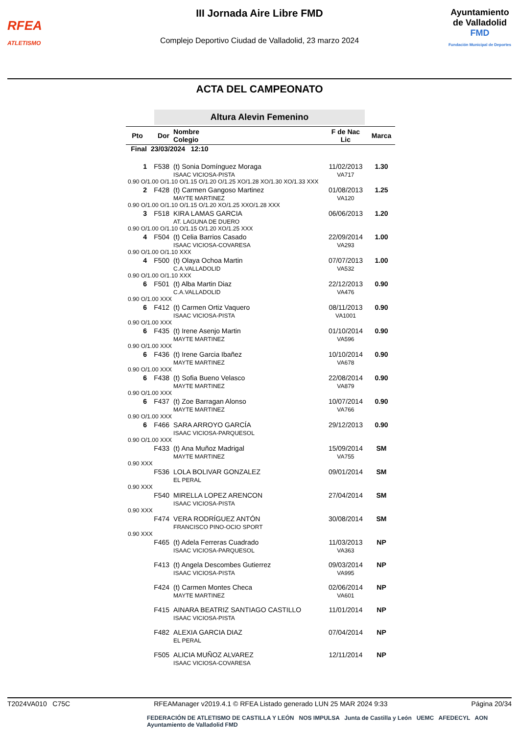RFEA
ATLETISMO
III Jornada Aire Libre FMD
Complejo Deportivo Ciudad de Valladolid, 23 marzo 2024
Ayuntamiento
de Valladolid
FMD
Fundación Municipal de Deportes
ACTA DEL CAMPEONATO
Altura Alevin Femenino
| Pto | Dor | Nombre Colegio | F de Nac Lic | Marca |
| --- | --- | --- | --- | --- |
| Final | 23/03/2024 12:10 | | | |
| 1 | F538 | (t) Sonia Domínguez Moraga ISAAC VICIOSA-PISTA | 11/02/2013 VA717 | 1.30 |
| 0.90 O/1.00 O/1.10 O/1.15 O/1.20 O/1.25 XO/1.28 XO/1.30 XO/1.33 XXX | | | | |
| 2 | F428 | (t) Carmen Gangoso Martinez MAYTE MARTINEZ | 01/08/2013 VA120 | 1.25 |
| 0.90 O/1.00 O/1.10 O/1.15 O/1.20 XO/1.25 XXO/1.28 XXX | | | | |
| 3 | F518 | KIRA LAMAS GARCIA AT. LAGUNA DE DUERO | 06/06/2013 | 1.20 |
| 0.90 O/1.00 O/1.10 O/1.15 O/1.20 XO/1.25 XXX | | | | |
| 4 | F504 | (t) Celia Barrios Casado ISAAC VICIOSA-COVARESA | 22/09/2014 VA293 | 1.00 |
| 0.90 O/1.00 O/1.10 XXX | | | | |
| 4 | F500 | (t) Olaya Ochoa Martin C.A.VALLADOLID | 07/07/2013 VA532 | 1.00 |
| 0.90 O/1.00 O/1.10 XXX | | | | |
| 6 | F501 | (t) Alba Martin Diaz C.A.VALLADOLID | 22/12/2013 VA476 | 0.90 |
| 0.90 O/1.00 XXX | | | | |
| 6 | F412 | (t) Carmen Ortiz Vaquero ISAAC VICIOSA-PISTA | 08/11/2013 VA1001 | 0.90 |
| 0.90 O/1.00 XXX | | | | |
| 6 | F435 | (t) Irene Asenjo Martin MAYTE MARTINEZ | 01/10/2014 VA596 | 0.90 |
| 0.90 O/1.00 XXX | | | | |
| 6 | F436 | (t) Irene Garcia Ibañez MAYTE MARTINEZ | 10/10/2014 VA678 | 0.90 |
| 0.90 O/1.00 XXX | | | | |
| 6 | F438 | (t) Sofia Bueno Velasco MAYTE MARTINEZ | 22/08/2014 VA879 | 0.90 |
| 0.90 O/1.00 XXX | | | | |
| 6 | F437 | (t) Zoe Barragan Alonso MAYTE MARTINEZ | 10/07/2014 VA766 | 0.90 |
| 0.90 O/1.00 XXX | | | | |
| 6 | F466 | SARA ARROYO GARCÍA ISAAC VICIOSA-PARQUESOL | 29/12/2013 | 0.90 |
| 0.90 O/1.00 XXX | | | | |
| | F433 | (t) Ana Muñoz Madrigal MAYTE MARTINEZ | 15/09/2014 VA755 | SM |
| 0.90 XXX | | | | |
| | F536 | LOLA BOLIVAR GONZALEZ EL PERAL | 09/01/2014 | SM |
| 0.90 XXX | | | | |
| | F540 | MIRELLA LOPEZ ARENCON ISAAC VICIOSA-PISTA | 27/04/2014 | SM |
| 0.90 XXX | | | | |
| | F474 | VERA RODRÍGUEZ ANTÓN FRANCISCO PINO-OCIO SPORT | 30/08/2014 | SM |
| 0.90 XXX | | | | |
| | F465 | (t) Adela Ferreras Cuadrado ISAAC VICIOSA-PARQUESOL | 11/03/2013 VA363 | NP |
| | F413 | (t) Angela Descombes Gutierrez ISAAC VICIOSA-PISTA | 09/03/2014 VA995 | NP |
| | F424 | (t) Carmen Montes Checa MAYTE MARTINEZ | 02/06/2014 VA601 | NP |
| | F415 | AINARA BEATRIZ SANTIAGO CASTILLO ISAAC VICIOSA-PISTA | 11/01/2014 | NP |
| | F482 | ALEXIA GARCIA DIAZ EL PERAL | 07/04/2014 | NP |
| | F505 | ALICIA MUÑOZ ALVAREZ ISAAC VICIOSA-COVARESA | 12/11/2014 | NP |
T2024VA010 C75C RFEAManager v2019.4.1 © RFEA Listado generado LUN 25 MAR 2024 9:33 Página 20/34
FEDERACIÓN DE ATLETISMO DE CASTILLA Y LEÓN NOS IMPULSA Junta de Castilla y León UEMC AFEDECYL AON Ayuntamiento de Valladolid FMD